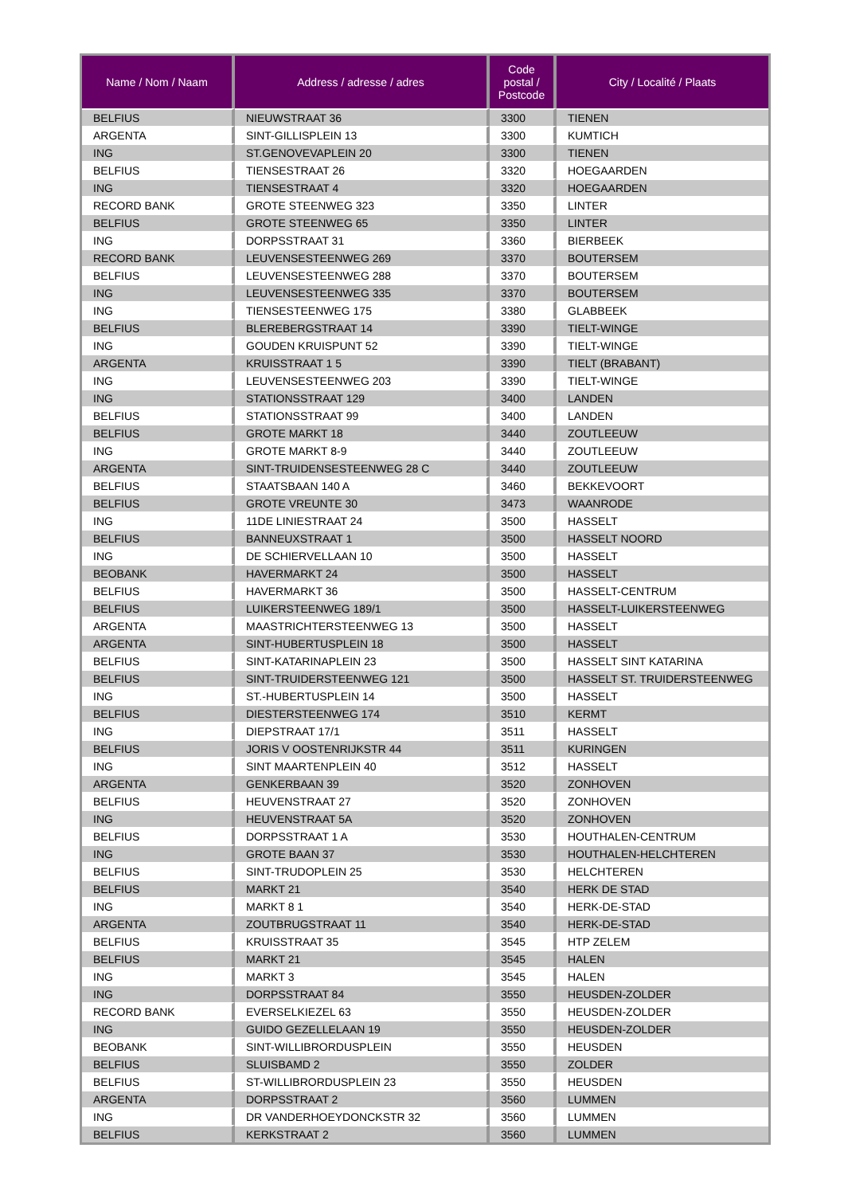| Name / Nom / Naam | Address / adresse / adres | Code postal / Postcode | City / Localité / Plaats |
| --- | --- | --- | --- |
| BELFIUS | NIEUWSTRAAT 36 | 3300 | TIENEN |
| ARGENTA | SINT-GILLISPLEIN 13 | 3300 | KUMTICH |
| ING | ST.GENOVEVAPLEIN 20 | 3300 | TIENEN |
| BELFIUS | TIENSESTRAAT 26 | 3320 | HOEGAARDEN |
| ING | TIENSESTRAAT 4 | 3320 | HOEGAARDEN |
| RECORD BANK | GROTE STEENWEG 323 | 3350 | LINTER |
| BELFIUS | GROTE STEENWEG 65 | 3350 | LINTER |
| ING | DORPSSTRAAT 31 | 3360 | BIERBEEK |
| RECORD BANK | LEUVENSESTEENWEG 269 | 3370 | BOUTERSEM |
| BELFIUS | LEUVENSESTEENWEG 288 | 3370 | BOUTERSEM |
| ING | LEUVENSESTEENWEG 335 | 3370 | BOUTERSEM |
| ING | TIENSESTEENWEG 175 | 3380 | GLABBEEK |
| BELFIUS | BLEREBERGSTRAAT 14 | 3390 | TIELT-WINGE |
| ING | GOUDEN KRUISPUNT 52 | 3390 | TIELT-WINGE |
| ARGENTA | KRUISSTRAAT 1 5 | 3390 | TIELT (BRABANT) |
| ING | LEUVENSESTEENWEG 203 | 3390 | TIELT-WINGE |
| ING | STATIONSSTRAAT 129 | 3400 | LANDEN |
| BELFIUS | STATIONSSTRAAT 99 | 3400 | LANDEN |
| BELFIUS | GROTE MARKT 18 | 3440 | ZOUTLEEUW |
| ING | GROTE MARKT 8-9 | 3440 | ZOUTLEEUW |
| ARGENTA | SINT-TRUIDENSESTEENWEG 28 C | 3440 | ZOUTLEEUW |
| BELFIUS | STAATSBAAN 140 A | 3460 | BEKKEVOORT |
| BELFIUS | GROTE VREUNTE 30 | 3473 | WAANRODE |
| ING | 11DE LINIESTRAAT 24 | 3500 | HASSELT |
| BELFIUS | BANNEUXSTRAAT 1 | 3500 | HASSELT NOORD |
| ING | DE SCHIERVELLAAN 10 | 3500 | HASSELT |
| BEOBANK | HAVERMARKT 24 | 3500 | HASSELT |
| BELFIUS | HAVERMARKT 36 | 3500 | HASSELT-CENTRUM |
| BELFIUS | LUIKERSTEENWEG 189/1 | 3500 | HASSELT-LUIKERSTEENWEG |
| ARGENTA | MAASTRICHTERSTEENWEG 13 | 3500 | HASSELT |
| ARGENTA | SINT-HUBERTUSPLEIN 18 | 3500 | HASSELT |
| BELFIUS | SINT-KATARINAPLEIN 23 | 3500 | HASSELT SINT KATARINA |
| BELFIUS | SINT-TRUIDERSTEENWEG 121 | 3500 | HASSELT ST. TRUIDERSTEENWEG |
| ING | ST.-HUBERTUSPLEIN 14 | 3500 | HASSELT |
| BELFIUS | DIESTERSTEENWEG 174 | 3510 | KERMT |
| ING | DIEPSTRAAT 17/1 | 3511 | HASSELT |
| BELFIUS | JORIS V OOSTENRIJKSTR 44 | 3511 | KURINGEN |
| ING | SINT MAARTENPLEIN 40 | 3512 | HASSELT |
| ARGENTA | GENKERBAAN 39 | 3520 | ZONHOVEN |
| BELFIUS | HEUVENSTRAAT 27 | 3520 | ZONHOVEN |
| ING | HEUVENSTRAAT 5A | 3520 | ZONHOVEN |
| BELFIUS | DORPSSTRAAT 1 A | 3530 | HOUTHALEN-CENTRUM |
| ING | GROTE BAAN 37 | 3530 | HOUTHALEN-HELCHTEREN |
| BELFIUS | SINT-TRUDOPLEIN 25 | 3530 | HELCHTEREN |
| BELFIUS | MARKT 21 | 3540 | HERK DE STAD |
| ING | MARKT 8 1 | 3540 | HERK-DE-STAD |
| ARGENTA | ZOUTBRUGSTRAAT 11 | 3540 | HERK-DE-STAD |
| BELFIUS | KRUISSTRAAT 35 | 3545 | HTP ZELEM |
| BELFIUS | MARKT 21 | 3545 | HALEN |
| ING | MARKT 3 | 3545 | HALEN |
| ING | DORPSSTRAAT 84 | 3550 | HEUSDEN-ZOLDER |
| RECORD BANK | EVERSELKIEZEL 63 | 3550 | HEUSDEN-ZOLDER |
| ING | GUIDO GEZELLELAAN 19 | 3550 | HEUSDEN-ZOLDER |
| BEOBANK | SINT-WILLIBRORDUSPLEIN | 3550 | HEUSDEN |
| BELFIUS | SLUISBAMD 2 | 3550 | ZOLDER |
| BELFIUS | ST-WILLIBRORDUSPLEIN 23 | 3550 | HEUSDEN |
| ARGENTA | DORPSSTRAAT 2 | 3560 | LUMMEN |
| ING | DR VANDERHOEYDONCKSTR 32 | 3560 | LUMMEN |
| BELFIUS | KERKSTRAAT 2 | 3560 | LUMMEN |